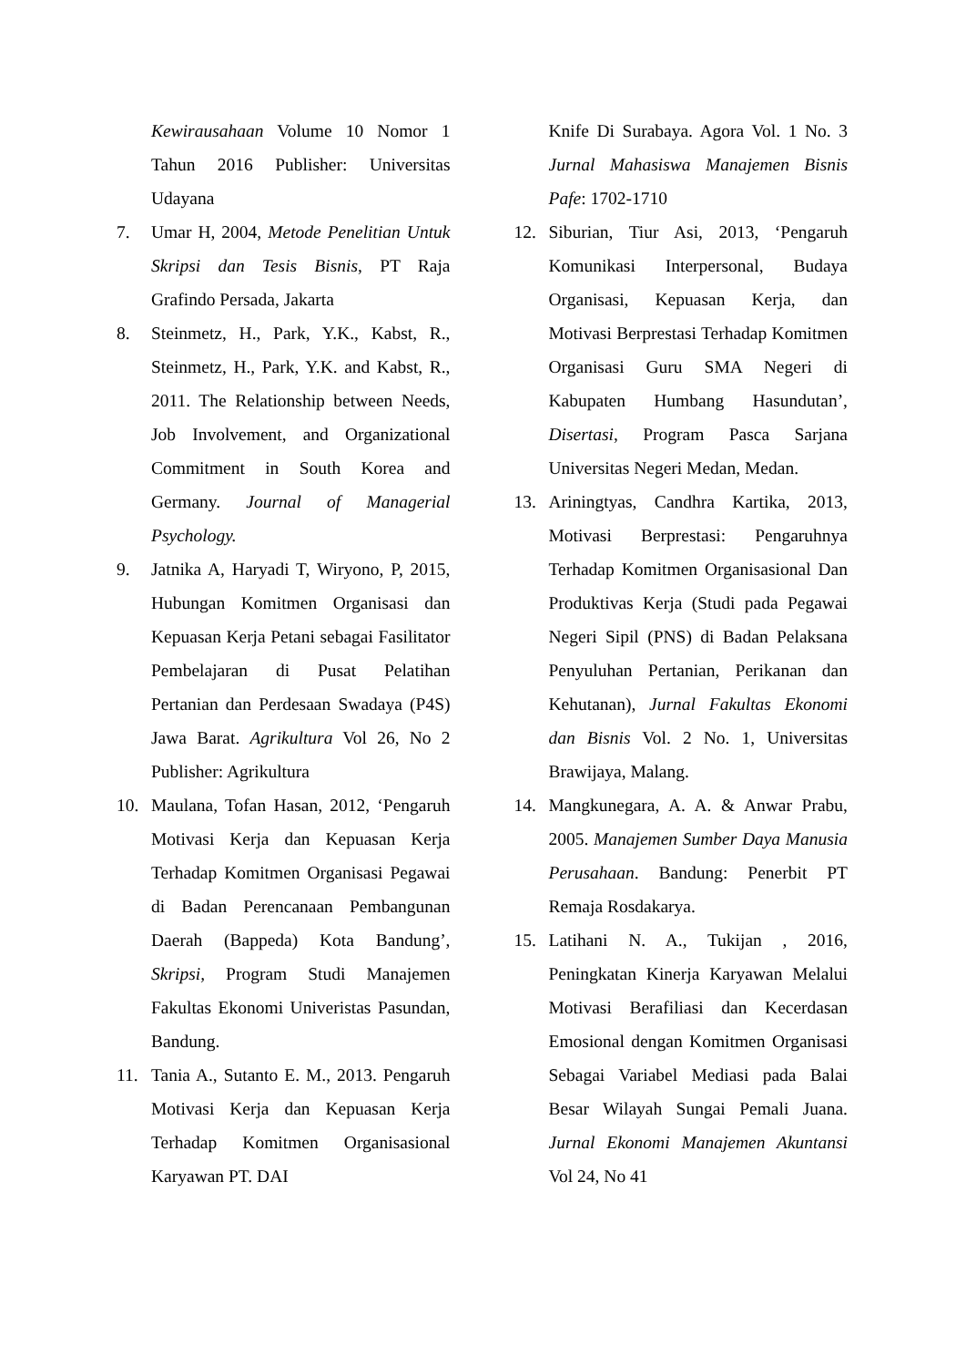Kewirausahaan Volume 10 Nomor 1 Tahun 2016 Publisher: Universitas Udayana
7. Umar H, 2004, Metode Penelitian Untuk Skripsi dan Tesis Bisnis, PT Raja Grafindo Persada, Jakarta
8. Steinmetz, H., Park, Y.K., Kabst, R., Steinmetz, H., Park, Y.K. and Kabst, R., 2011. The Relationship between Needs, Job Involvement, and Organizational Commitment in South Korea and Germany. Journal of Managerial Psychology.
9. Jatnika A, Haryadi T, Wiryono, P, 2015, Hubungan Komitmen Organisasi dan Kepuasan Kerja Petani sebagai Fasilitator Pembelajaran di Pusat Pelatihan Pertanian dan Perdesaan Swadaya (P4S) Jawa Barat. Agrikultura Vol 26, No 2 Publisher: Agrikultura
10. Maulana, Tofan Hasan, 2012, ‘Pengaruh Motivasi Kerja dan Kepuasan Kerja Terhadap Komitmen Organisasi Pegawai di Badan Perencanaan Pembangunan Daerah (Bappeda) Kota Bandung’, Skripsi, Program Studi Manajemen Fakultas Ekonomi Univeristas Pasundan, Bandung.
11. Tania A., Sutanto E. M., 2013. Pengaruh Motivasi Kerja dan Kepuasan Kerja Terhadap Komitmen Organisasional Karyawan PT. DAI
Knife Di Surabaya. Agora Vol. 1 No. 3 Jurnal Mahasiswa Manajemen Bisnis Pafe: 1702-1710
12. Siburian, Tiur Asi, 2013, ‘Pengaruh Komunikasi Interpersonal, Budaya Organisasi, Kepuasan Kerja, dan Motivasi Berprestasi Terhadap Komitmen Organisasi Guru SMA Negeri di Kabupaten Humbang Hasundutan’, Disertasi, Program Pasca Sarjana Universitas Negeri Medan, Medan.
13. Ariningtyas, Candhra Kartika, 2013, Motivasi Berprestasi: Pengaruhnya Terhadap Komitmen Organisasional Dan Produktivas Kerja (Studi pada Pegawai Negeri Sipil (PNS) di Badan Pelaksana Penyuluhan Pertanian, Perikanan dan Kehutanan), Jurnal Fakultas Ekonomi dan Bisnis Vol. 2 No. 1, Universitas Brawijaya, Malang.
14. Mangkunegara, A. A. & Anwar Prabu, 2005. Manajemen Sumber Daya Manusia Perusahaan. Bandung: Penerbit PT Remaja Rosdakarya.
15. Latihani N. A., Tukijan , 2016, Peningkatan Kinerja Karyawan Melalui Motivasi Berafiliasi dan Kecerdasan Emosional dengan Komitmen Organisasi Sebagai Variabel Mediasi pada Balai Besar Wilayah Sungai Pemali Juana. Jurnal Ekonomi Manajemen Akuntansi Vol 24, No 41